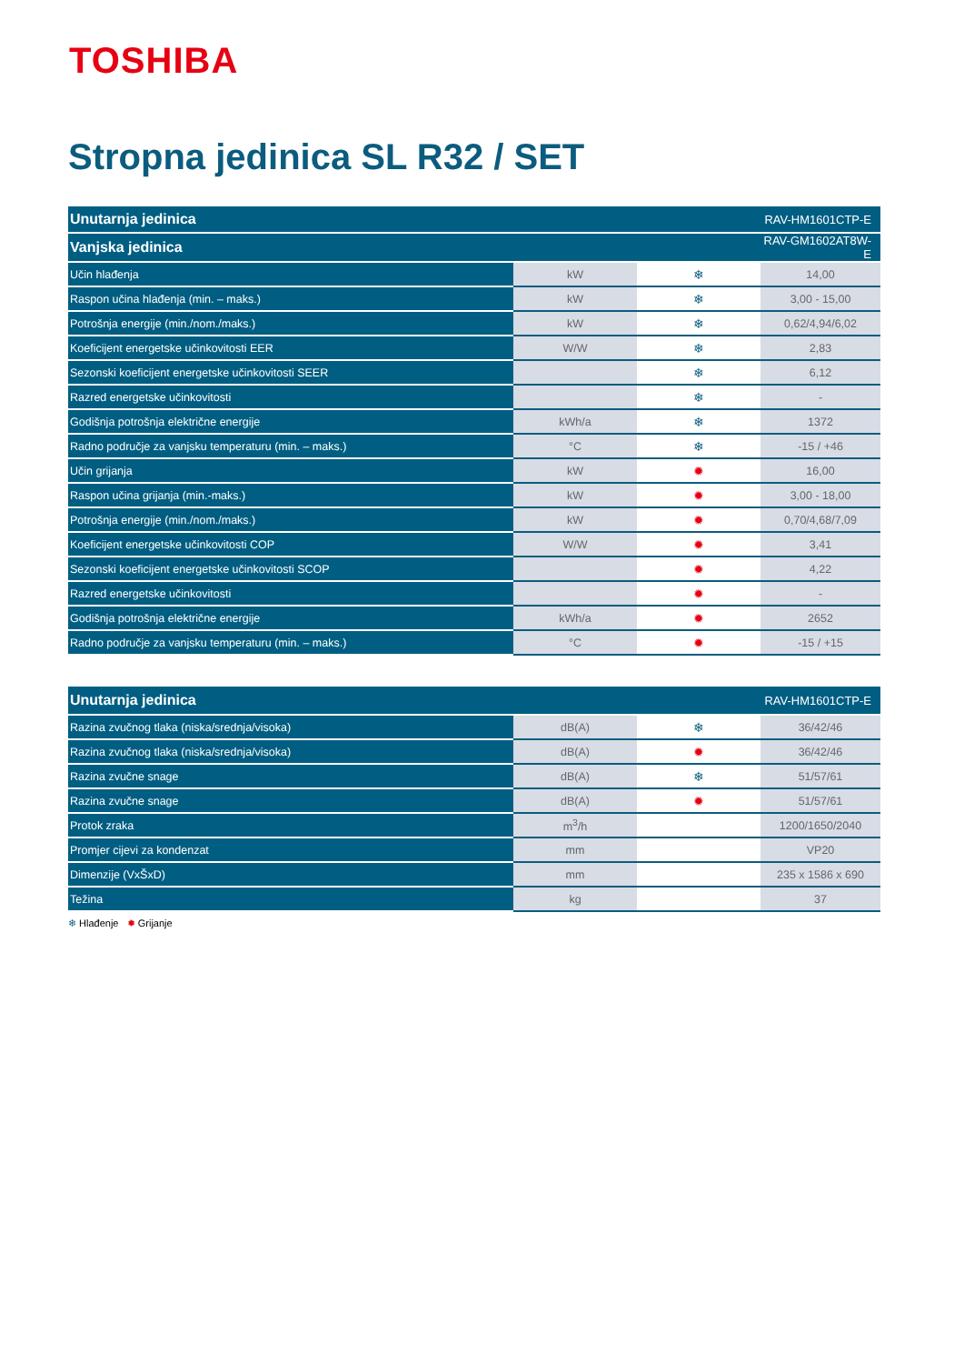TOSHIBA
Stropna jedinica SL R32 / SET
| Unutarnja jedinica | | | RAV-HM1601CTP-E |
| Vanjska jedinica | | | RAV-GM1602AT8W-E |
| Učin hlađenja | kW | ❄ | 14,00 |
| Raspon učina hlađenja (min. – maks.) | kW | ❄ | 3,00 - 15,00 |
| Potrošnja energije (min./nom./maks.) | kW | ❄ | 0,62/4,94/6,02 |
| Koeficijent energetske učinkovitosti EER | W/W | ❄ | 2,83 |
| Sezonski koeficijent energetske učinkovitosti SEER | | ❄ | 6,12 |
| Razred energetske učinkovitosti | | ❄ | - |
| Godišnja potrošnja električne energije | kWh/a | ❄ | 1372 |
| Radno područje za vanjsku temperaturu (min. – maks.) | °C | ❄ | -15 / +46 |
| Učin grijanja | kW | ✹ | 16,00 |
| Raspon učina grijanja (min.-maks.) | kW | ✹ | 3,00 - 18,00 |
| Potrošnja energije (min./nom./maks.) | kW | ✹ | 0,70/4,68/7,09 |
| Koeficijent energetske učinkovitosti COP | W/W | ✹ | 3,41 |
| Sezonski koeficijent energetske učinkovitosti SCOP | | ✹ | 4,22 |
| Razred energetske učinkovitosti | | ✹ | - |
| Godišnja potrošnja električne energije | kWh/a | ✹ | 2652 |
| Radno područje za vanjsku temperaturu (min. – maks.) | °C | ✹ | -15 / +15 |
| Unutarnja jedinica | | | RAV-HM1601CTP-E |
| Razina zvučnog tlaka (niska/srednja/visoka) | dB(A) | ❄ | 36/42/46 |
| Razina zvučnog tlaka (niska/srednja/visoka) | dB(A) | ✹ | 36/42/46 |
| Razina zvučne snage | dB(A) | ❄ | 51/57/61 |
| Razina zvučne snage | dB(A) | ✹ | 51/57/61 |
| Protok zraka | m<sup>3</sup>/h | | 1200/1650/2040 |
| Promjer cijevi za kondenzat | mm | | VP20 |
| Dimenzije (VxŠxD) | mm | | 235 x 1586 x 690 |
| Težina | kg | | 37 |
❄ Hlađenje ✹ Grijanje